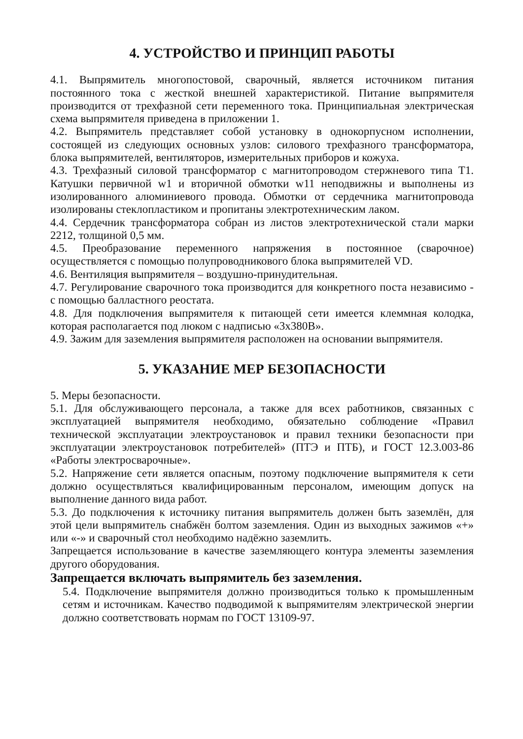4. УСТРОЙСТВО И ПРИНЦИП РАБОТЫ
4.1. Выпрямитель многопостовой, сварочный, является источником питания постоянного тока с жесткой внешней характеристикой. Питание выпрямителя производится от трехфазной сети переменного тока. Принципиальная электрическая схема выпрямителя приведена в приложении 1.
4.2. Выпрямитель представляет собой установку в однокорпусном исполнении, состоящей из следующих основных узлов: силового трехфазного трансформатора, блока выпрямителей, вентиляторов, измерительных приборов и кожуха.
4.3. Трехфазный силовой трансформатор с магнитопроводом стержневого типа Т1. Катушки первичной w1 и вторичной обмотки w11 неподвижны и выполнены из изолированного алюминиевого провода. Обмотки от сердечника магнитопровода изолированы стеклопластиком и пропитаны электротехническим лаком.
4.4. Сердечник трансформатора собран из листов электротехнической стали марки 2212, толщиной 0,5 мм.
4.5. Преобразование переменного напряжения в постоянное (сварочное) осуществляется с помощью полупроводникового блока выпрямителей VD.
4.6. Вентиляция выпрямителя – воздушно-принудительная.
4.7. Регулирование сварочного тока производится для конкретного поста независимо - с помощью балластного реостата.
4.8. Для подключения выпрямителя к питающей сети имеется клеммная колодка, которая располагается под люком с надписью «3х380В».
4.9. Зажим для заземления выпрямителя расположен на основании выпрямителя.
5. УКАЗАНИЕ МЕР БЕЗОПАСНОСТИ
5. Меры безопасности.
5.1. Для обслуживающего персонала, а также для всех работников, связанных с эксплуатацией выпрямителя необходимо, обязательно соблюдение «Правил технической эксплуатации электроустановок и правил техники безопасности при эксплуатации электроустановок потребителей» (ПТЭ и ПТБ), и ГОСТ 12.3.003-86 «Работы электросварочные».
5.2. Напряжение сети является опасным, поэтому подключение выпрямителя к сети должно осуществляться квалифицированным персоналом, имеющим допуск на выполнение данного вида работ.
5.3. До подключения к источнику питания выпрямитель должен быть заземлён, для этой цели выпрямитель снабжён болтом заземления. Один из выходных зажимов «+» или «-» и сварочный стол необходимо надёжно заземлить.
Запрещается использование в качестве заземляющего контура элементы заземления другого оборудования.
Запрещается включать выпрямитель без заземления.
5.4. Подключение выпрямителя должно производиться только к промышленным сетям и источникам. Качество подводимой к выпрямителям электрической энергии должно соответствовать нормам по ГОСТ 13109-97.